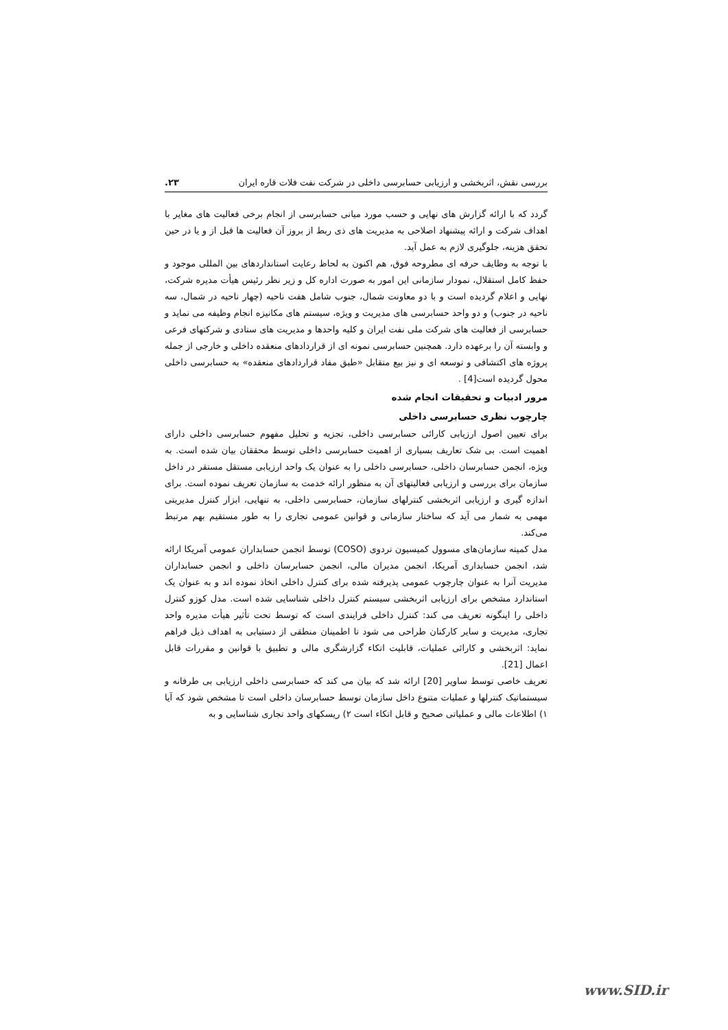بررسی نقش، اثربخشی و ارزیابی حسابرسی داخلی در شرکت نفت فلات قاره ایران ۲۳.
گردد که با ارائه گزارش های نهایی و حسب مورد میانی حسابرسی از انجام برخی فعالیت های مغایر با اهداف شرکت و ارائه پیشنهاد اصلاحی به مدیریت های ذی ربط از بروز آن فعالیت ها قبل از و یا در حین تحقق هزینه، جلوگیری لازم به عمل آید.
با توجه به وظایف حرفه ای مطروحه فوق، هم اکنون به لحاظ رعایت استانداردهای بین المللی موجود و حفظ کامل استقلال، نمودار سازمانی این امور به صورت اداره کل و زیر نظر رئیس هیأت مدیره شرکت، نهایی و اعلام گردیده است و با دو معاونت شمال، جنوب شامل هفت ناحیه (چهار ناحیه در شمال، سه ناحیه در جنوب) و دو واحد حسابرسی های مدیریت و ویژه، سیستم های مکانیزه انجام وظیفه می نماید و حسابرسی از فعالیت های شرکت ملی نفت ایران و کلیه واحدها و مدیریت های ستادی و شرکتهای فرعی و وابسته آن را برعهده دارد. همچنین حسابرسی نمونه ای از قراردادهای منعقده داخلی و خارجی از جمله پروژه های اکتشافی و توسعه ای و نیز بیع متقابل «طبق مفاد قراردادهای منعقده» به حسابرسی داخلی محول گردیده است[4] .
مرور ادبیات و تحقیقات انجام شده
چارچوب نظری حسابرسی داخلی
برای تعیین اصول ارزیابی کارائی حسابرسی داخلی، تجزیه و تحلیل مفهوم حسابرسی داخلی دارای اهمیت است. بی شک تعاریف بسیاری از اهمیت حسابرسی داخلی توسط محققان بیان شده است. به ویژه، انجمن حسابرسان داخلی، حسابرسی داخلی را به عنوان یک واحد ارزیابی مستقل مستقر در داخل سازمان برای بررسی و ارزیابی فعالیتهای آن به منظور ارائه خدمت به سازمان تعریف نموده است. برای اندازه گیری و ارزیابی اثربخشی کنترلهای سازمان، حسابرسی داخلی، به تنهایی، ابزار کنترل مدیریتی مهمی به شمار می آید که ساختار سازمانی و قوانین عمومی تجاری را به طور مستقیم بهم مرتبط می‌کند.
مدل کمیته سازمان‌های مسوول کمیسیون تردوی (COSO) توسط انجمن حسابداران عمومی آمریکا ارائه شد، انجمن حسابداری آمریکا، انجمن مدیران مالی، انجمن حسابرسان داخلی و انجمن حسابداران مدیریت آنرا به عنوان چارچوب عمومی پذیرفته شده برای کنترل داخلی اتخاذ نموده اند و به عنوان یک استاندارد مشخص برای ارزیابی اثربخشی سیستم کنترل داخلی شناسایی شده است. مدل کوزو کنترل داخلی را اینگونه تعریف می کند: کنترل داخلی فرایندی است که توسط تحت تأثیر هیأت مدیره واحد تجاری، مدیریت و سایر کارکنان طراحی می شود تا اطمینان منطقی از دستیابی به اهداف ذیل فراهم نماید: اثربخشی و کارائی عملیات، قابلیت اتکاء گزارشگری مالی و تطبیق با قوانین و مقررات قابل اعمال [21].
تعریف خاصی توسط ساویر [20] ارائه شد که بیان می کند که حسابرسی داخلی ارزیابی بی طرفانه و سیستماتیک کنترلها و عملیات متنوع داخل سازمان توسط حسابرسان داخلی است تا مشخص شود که آیا ۱) اطلاعات مالی و عملیاتی صحیح و قابل اتکاء است ۲) ریسکهای واحد تجاری شناسایی و به
www.SID.ir